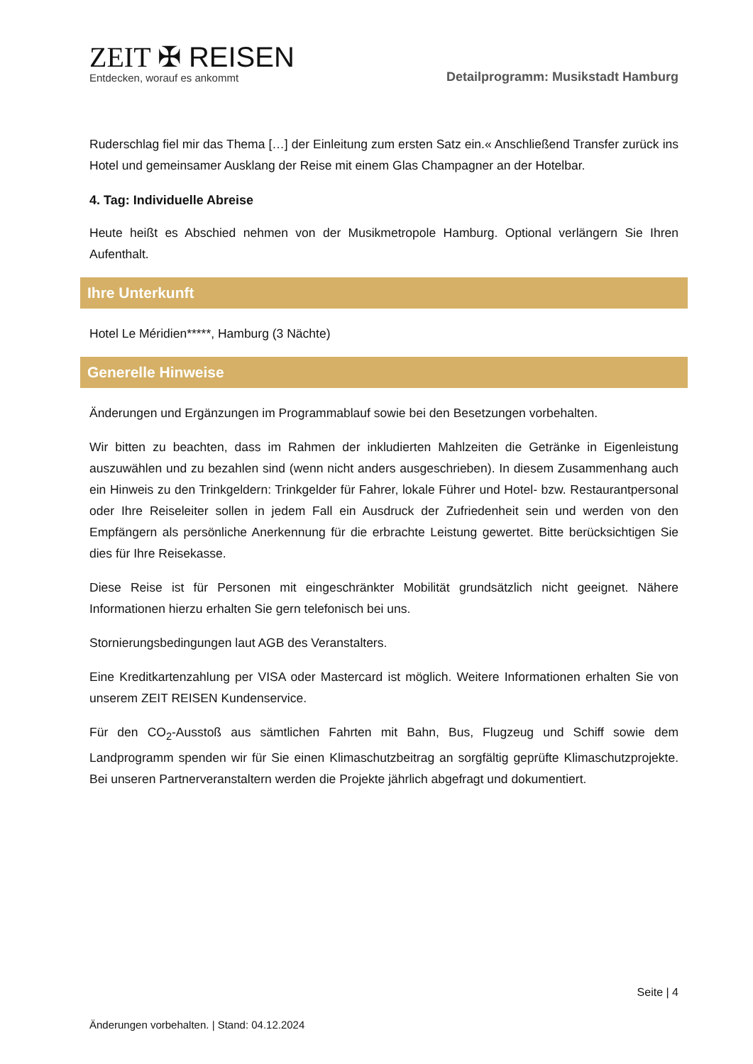ZEIT ✠ REISEN
Entdecken, worauf es ankommt
Detailprogramm: Musikstadt Hamburg
Ruderschlag fiel mir das Thema […] der Einleitung zum ersten Satz ein.« Anschließend Transfer zurück ins Hotel und gemeinsamer Ausklang der Reise mit einem Glas Champagner an der Hotelbar.
4. Tag: Individuelle Abreise
Heute heißt es Abschied nehmen von der Musikmetropole Hamburg. Optional verlängern Sie Ihren Aufenthalt.
Ihre Unterkunft
Hotel Le Méridien*****, Hamburg (3 Nächte)
Generelle Hinweise
Änderungen und Ergänzungen im Programmablauf sowie bei den Besetzungen vorbehalten.
Wir bitten zu beachten, dass im Rahmen der inkludierten Mahlzeiten die Getränke in Eigenleistung auszuwählen und zu bezahlen sind (wenn nicht anders ausgeschrieben). In diesem Zusammenhang auch ein Hinweis zu den Trinkgeldern: Trinkgelder für Fahrer, lokale Führer und Hotel- bzw. Restaurantpersonal oder Ihre Reiseleiter sollen in jedem Fall ein Ausdruck der Zufriedenheit sein und werden von den Empfängern als persönliche Anerkennung für die erbrachte Leistung gewertet. Bitte berücksichtigen Sie dies für Ihre Reisekasse.
Diese Reise ist für Personen mit eingeschränkter Mobilität grundsätzlich nicht geeignet. Nähere Informationen hierzu erhalten Sie gern telefonisch bei uns.
Stornierungsbedingungen laut AGB des Veranstalters.
Eine Kreditkartenzahlung per VISA oder Mastercard ist möglich. Weitere Informationen erhalten Sie von unserem ZEIT REISEN Kundenservice.
Für den CO<sub>2</sub>-Ausstoß aus sämtlichen Fahrten mit Bahn, Bus, Flugzeug und Schiff sowie dem Landprogramm spenden wir für Sie einen Klimaschutzbeitrag an sorgfältig geprüfte Klimaschutzprojekte. Bei unseren Partnerveranstaltern werden die Projekte jährlich abgefragt und dokumentiert.
Seite | 4
Änderungen vorbehalten. | Stand: 04.12.2024